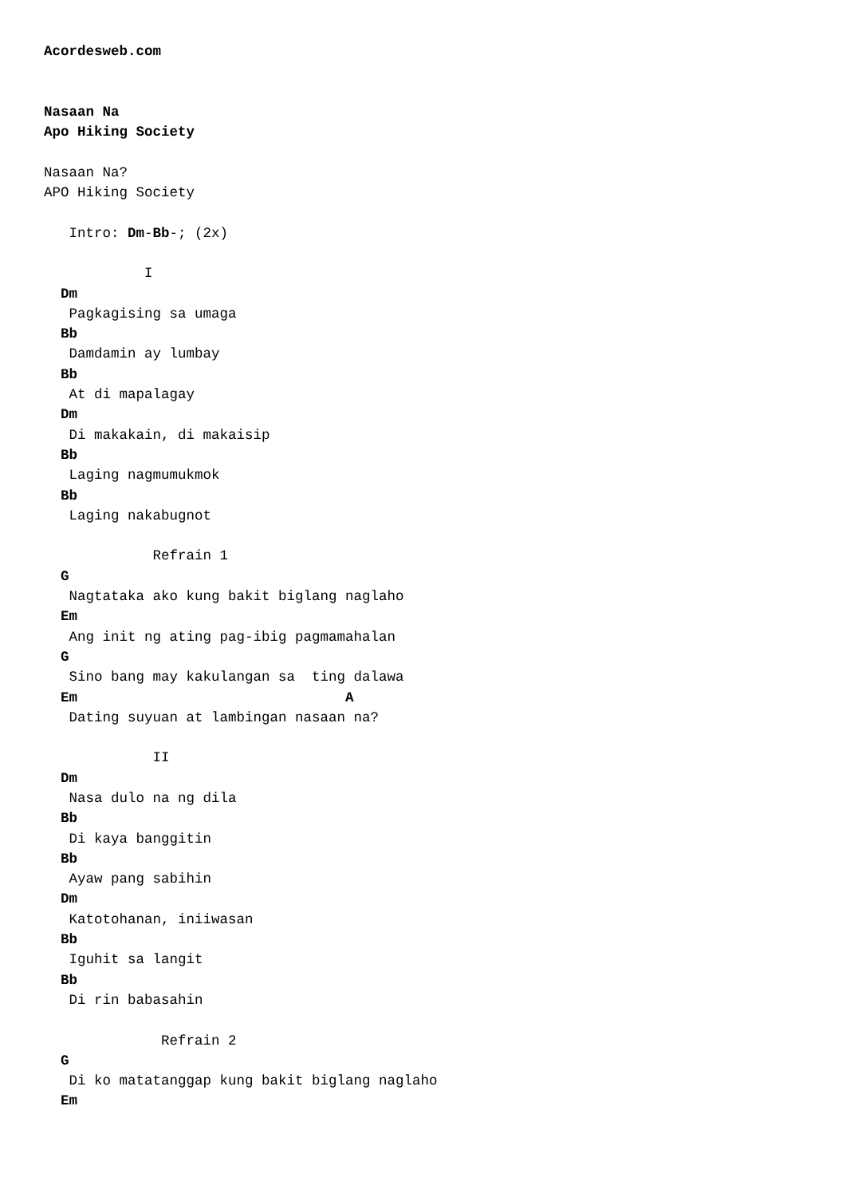Acordesweb.com


Nasaan Na
Apo Hiking Society

Nasaan Na?
APO Hiking Society

   Intro: Dm-Bb-; (2x)

            I
  Dm
   Pagkagising sa umaga
  Bb
   Damdamin ay lumbay
  Bb
   At di mapalagay
  Dm
   Di makakain, di makaisip
  Bb
   Laging nagmumukmok
  Bb
   Laging nakabugnot

             Refrain 1
  G
   Nagtataka ako kung bakit biglang naglaho
  Em
   Ang init ng ating pag-ibig pagmamahalan
  G
   Sino bang may kakulangan sa  ting dalawa
  Em                                A
   Dating suyuan at lambingan nasaan na?

             II
  Dm
   Nasa dulo na ng dila
  Bb
   Di kaya banggitin
  Bb
   Ayaw pang sabihin
  Dm
   Katotohanan, iniiwasan
  Bb
   Iguhit sa langit
  Bb
   Di rin babasahin

              Refrain 2
  G
   Di ko matatanggap kung bakit biglang naglaho
  Em